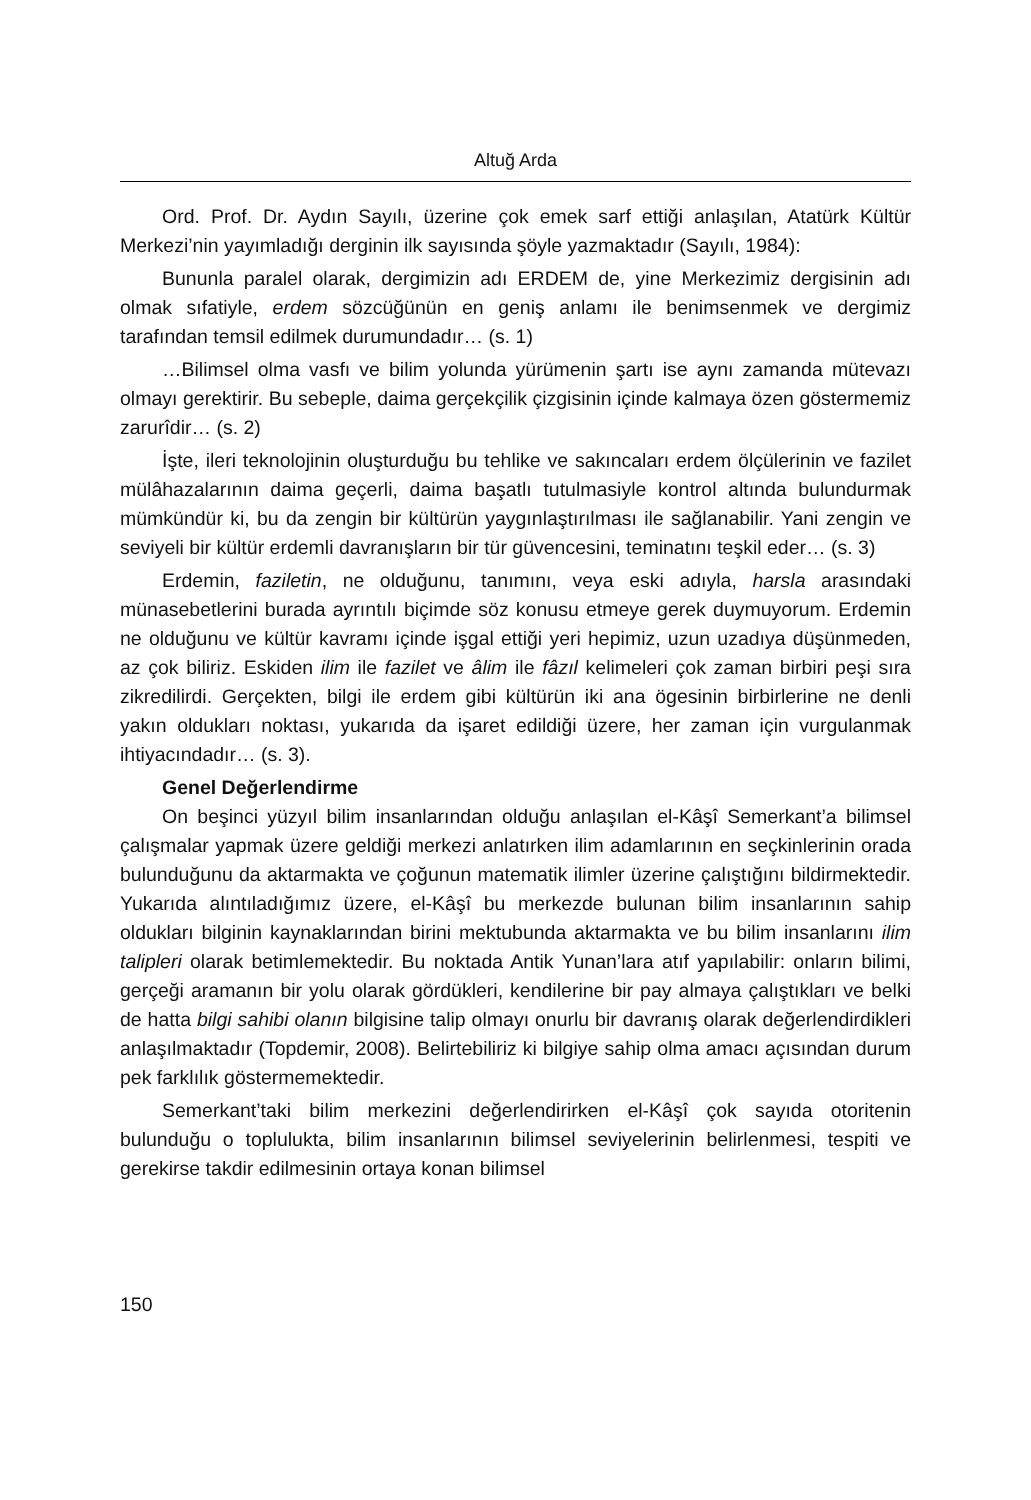Altuğ Arda
Ord. Prof. Dr. Aydın Sayılı, üzerine çok emek sarf ettiği anlaşılan, Atatürk Kültür Merkezi’nin yayımladığı derginin ilk sayısında şöyle yazmaktadır (Sayılı, 1984):
Bununla paralel olarak, dergimizin adı ERDEM de, yine Merkezimiz dergisinin adı olmak sıfatiyle, erdem sözcüğünün en geniş anlamı ile benimsenmek ve dergimiz tarafından temsil edilmek durumundadır… (s. 1)
…Bilimsel olma vasfı ve bilim yolunda yürümenin şartı ise aynı zamanda mütevazı olmayı gerektirir. Bu sebeple, daima gerçekçilik çizgisinin içinde kalmaya özen göstermemiz zarurîdir… (s. 2)
İşte, ileri teknolojinin oluşturduğu bu tehlike ve sakıncaları erdem ölçülerinin ve fazilet mülâhazalarının daima geçerli, daima başatlı tutulmasiyle kontrol altında bulundurmak mümkündür ki, bu da zengin bir kültürün yaygınlaştırılması ile sağlanabilir. Yani zengin ve seviyeli bir kültür erdemli davranışların bir tür güvencesini, teminatını teşkil eder… (s. 3)
Erdemin, faziletin, ne olduğunu, tanımını, veya eski adıyla, harsla arasındaki münasebetlerini burada ayrıntılı biçimde söz konusu etmeye gerek duymuyorum. Erdemin ne olduğunu ve kültür kavramı içinde işgal ettiği yeri hepimiz, uzun uzadıya düşünmeden, az çok biliriz. Eskiden ilim ile fazilet ve âlim ile fâzıl kelimeleri çok zaman birbiri peşi sıra zikredilirdi. Gerçekten, bilgi ile erdem gibi kültürün iki ana ögesinin birbirlerine ne denli yakın oldukları noktası, yukarıda da işaret edildiği üzere, her zaman için vurgulanmak ihtiyacındadır… (s. 3).
Genel Değerlendirme
On beşinci yüzyıl bilim insanlarından olduğu anlaşılan el-Kâşî Semerkant’a bilimsel çalışmalar yapmak üzere geldiği merkezi anlatırken ilim adamlarının en seçkinlerinin orada bulunduğunu da aktarmakta ve çoğunun matematik ilimler üzerine çalıştığını bildirmektedir. Yukarıda alıntıladığımız üzere, el-Kâşî bu merkezde bulunan bilim insanlarının sahip oldukları bilginin kaynaklarından birini mektubunda aktarmakta ve bu bilim insanlarını ilim talipleri olarak betimlemektedir. Bu noktada Antik Yunan’lara atıf yapılabilir: onların bilimi, gerçeği aramanın bir yolu olarak gördükleri, kendilerine bir pay almaya çalıştıkları ve belki de hatta bilgi sahibi olanın bilgisine talip olmayı onurlu bir davranış olarak değerlendirdikleri anlaşılmaktadır (Topdemir, 2008). Belirtebiliriz ki bilgiye sahip olma amacı açısından durum pek farklılık göstermemektedir.
Semerkant’taki bilim merkezini değerlendirirken el-Kâşî çok sayıda otoritenin bulunduğu o toplulukta, bilim insanlarının bilimsel seviyelerinin belirlenmesi, tespiti ve gerekirse takdir edilmesinin ortaya konan bilimsel
150